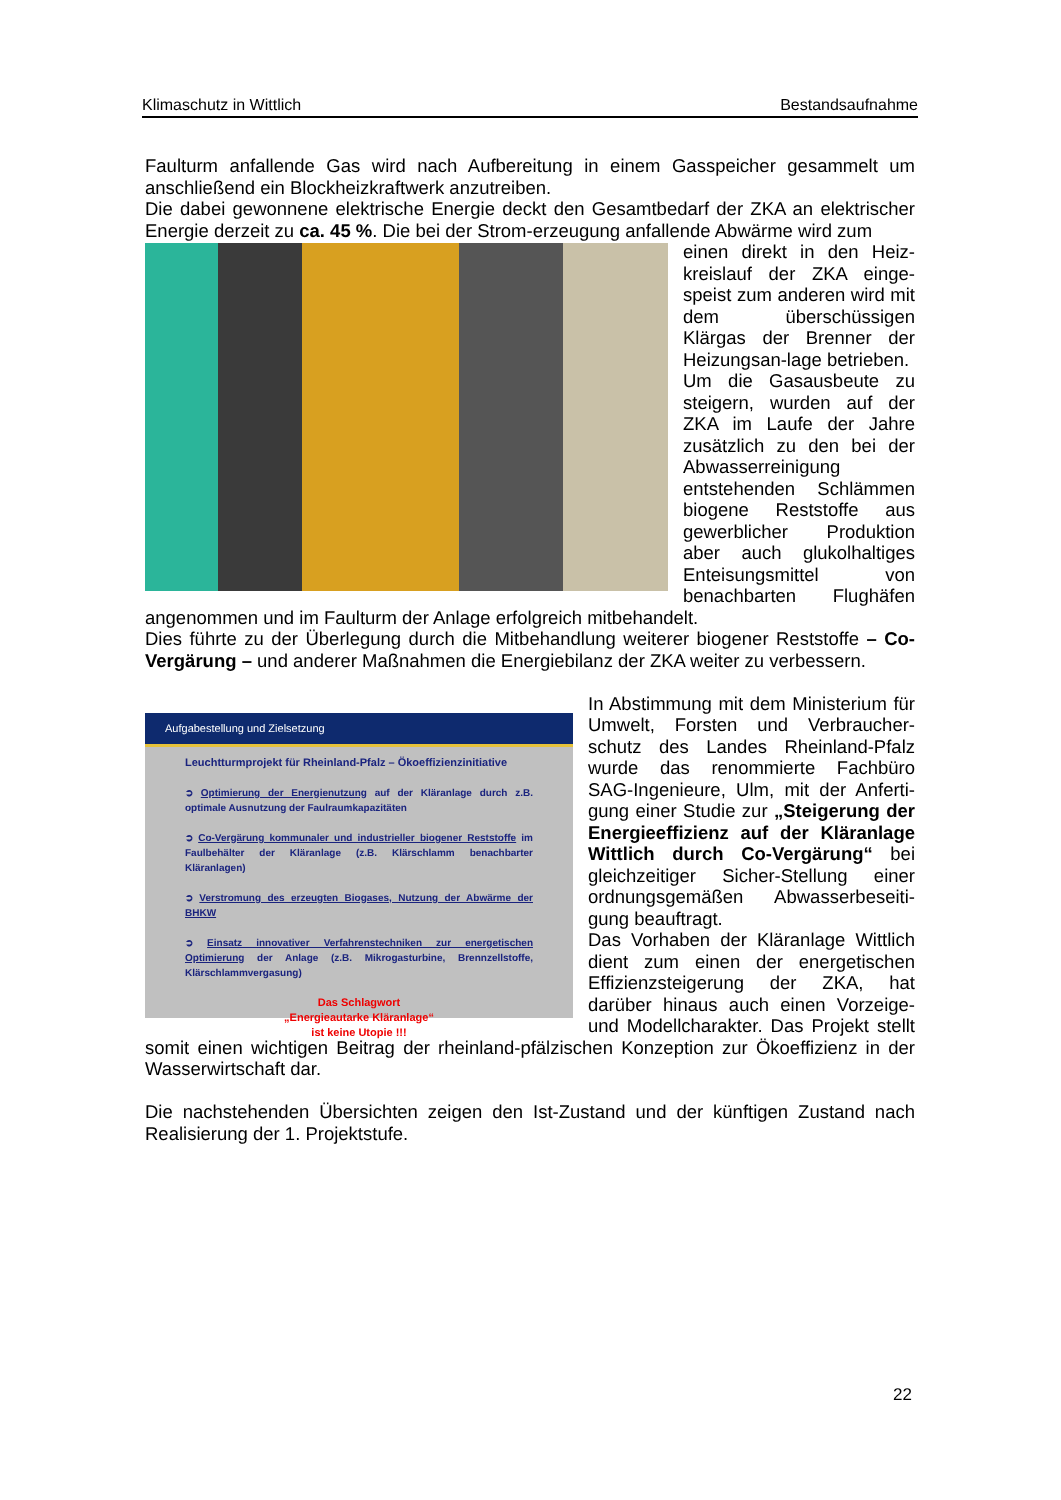Klimaschutz in Wittlich Bestandsaufnahme
Faulturm anfallende Gas wird nach Aufbereitung in einem Gasspeicher gesammelt um anschließend ein Blockheizkraftwerk anzutreiben.
Die dabei gewonnene elektrische Energie deckt den Gesamtbedarf der ZKA an elektrischer Energie derzeit zu ca. 45 %. Die bei der Strom-erzeugung anfallende Abwärme wird zum
einen direkt in den Heiz-kreislauf der ZKA einge-speist zum anderen wird mit dem überschüssigen Klärgas der Brenner der Heizungsan-lage betrieben.
Um die Gasausbeute zu steigern, wurden auf der ZKA im Laufe der Jahre zusätzlich zu den bei der Abwasserreinigung entstehenden Schlämmen biogene Reststoffe aus gewerblicher Produktion aber auch glukolhaltiges Enteisungsmittel von benachbarten Flughäfen angenommen und im Faulturm der Anlage erfolgreich mitbehandelt.
Dies führte zu der Überlegung durch die Mitbehandlung weiterer biogener Reststoffe – Co-Vergärung – und anderer Maßnahmen die Energiebilanz der ZKA weiter zu verbessern.
Aufgabestellung und Zielsetzung
Leuchtturmprojekt für Rheinland-Pfalz – Ökoeffizienzinitiative
➲ Optimierung der Energienutzung auf der Kläranlage durch z.B. optimale Ausnutzung der Faulraumkapazitäten
➲ Co-Vergärung kommunaler und industrieller biogener Reststoffe im Faulbehälter der Kläranlage (z.B. Klärschlamm benachbarter Kläranlagen)
➲ Verstromung des erzeugten Biogases, Nutzung der Abwärme der BHKW
➲ Einsatz innovativer Verfahrenstechniken zur energetischen Optimierung der Anlage (z.B. Mikrogasturbine, Brennzellstoffe, Klärschlammvergasung)
Das Schlagwort
„Energieautarke Kläranlage“
ist keine Utopie !!!
In Abstimmung mit dem Ministerium für Umwelt, Forsten und Verbraucher-schutz des Landes Rheinland-Pfalz wurde das renommierte Fachbüro SAG-Ingenieure, Ulm, mit der Anferti-gung einer Studie zur „Steigerung der Energieeffizienz auf der Kläranlage Wittlich durch Co-Vergärung“ bei gleichzeitiger Sicher-Stellung einer ordnungsgemäßen Abwasserbeseiti-gung beauftragt.
Das Vorhaben der Kläranlage Wittlich dient zum einen der energetischen Effizienzsteigerung der ZKA, hat darüber hinaus auch einen Vorzeige- und Modellcharakter. Das Projekt stellt somit einen wichtigen Beitrag der rheinland-pfälzischen Konzeption zur Ökoeffizienz in der Wasserwirtschaft dar.
Die nachstehenden Übersichten zeigen den Ist-Zustand und der künftigen Zustand nach Realisierung der 1. Projektstufe.
22